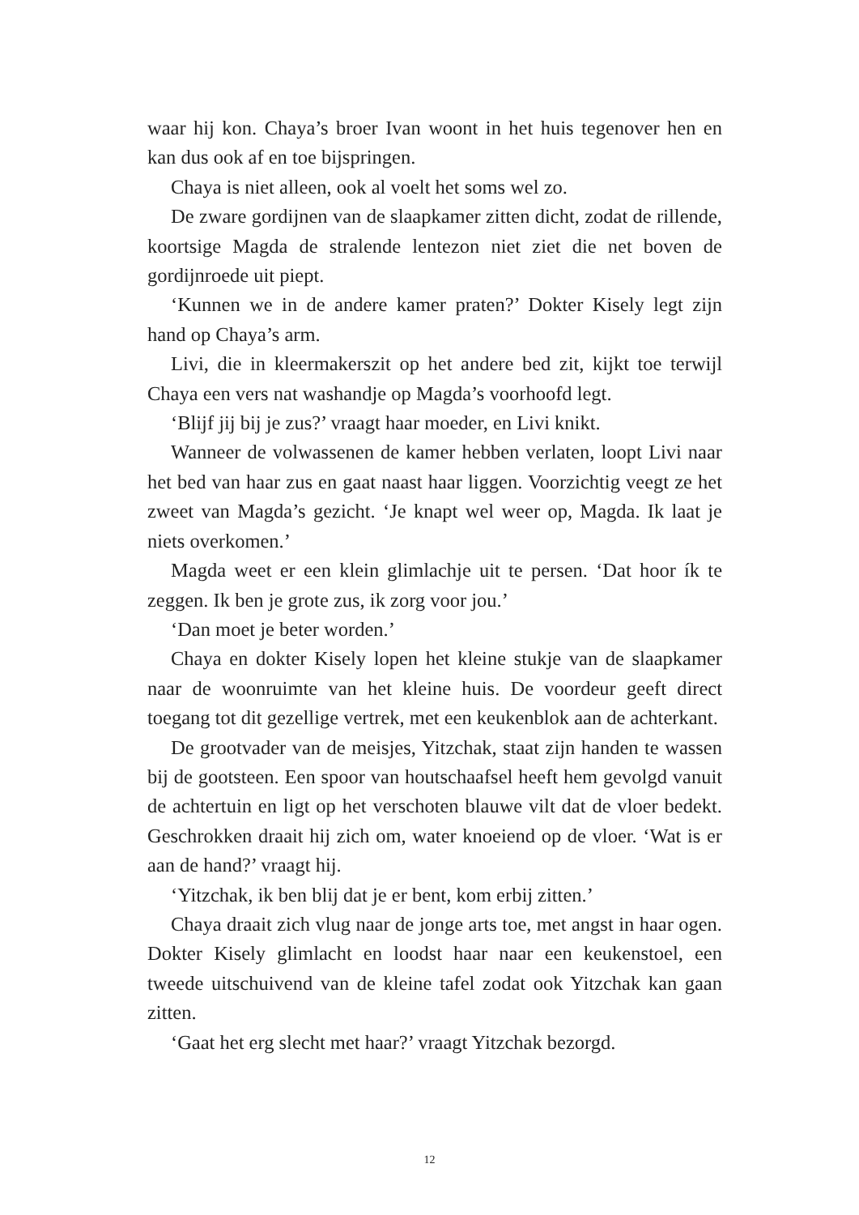waar hij kon. Chaya’s broer Ivan woont in het huis tegenover hen en kan dus ook af en toe bijspringen.
Chaya is niet alleen, ook al voelt het soms wel zo.
De zware gordijnen van de slaapkamer zitten dicht, zodat de rillende, koortsige Magda de stralende lentezon niet ziet die net boven de gordijnroede uit piept.
‘Kunnen we in de andere kamer praten?’ Dokter Kisely legt zijn hand op Chaya’s arm.
Livi, die in kleermakerszit op het andere bed zit, kijkt toe terwijl Chaya een vers nat washandje op Magda’s voorhoofd legt.
‘Blijf jij bij je zus?’ vraagt haar moeder, en Livi knikt.
Wanneer de volwassenen de kamer hebben verlaten, loopt Livi naar het bed van haar zus en gaat naast haar liggen. Voorzichtig veegt ze het zweet van Magda’s gezicht. ‘Je knapt wel weer op, Magda. Ik laat je niets overkomen.’
Magda weet er een klein glimlachje uit te persen. ‘Dat hoor ík te zeggen. Ik ben je grote zus, ik zorg voor jou.’
‘Dan moet je beter worden.’
Chaya en dokter Kisely lopen het kleine stukje van de slaapkamer naar de woonruimte van het kleine huis. De voordeur geeft direct toegang tot dit gezellige vertrek, met een keukenblok aan de achterkant.
De grootvader van de meisjes, Yitzchak, staat zijn handen te wassen bij de gootsteen. Een spoor van houtschaafsel heeft hem gevolgd vanuit de achtertuin en ligt op het verschoten blauwe vilt dat de vloer bedekt. Geschrokken draait hij zich om, water knoeiend op de vloer. ‘Wat is er aan de hand?’ vraagt hij.
‘Yitzchak, ik ben blij dat je er bent, kom erbij zitten.’
Chaya draait zich vlug naar de jonge arts toe, met angst in haar ogen. Dokter Kisely glimlacht en loodst haar naar een keukenstoel, een tweede uitschuivend van de kleine tafel zodat ook Yitzchak kan gaan zitten.
‘Gaat het erg slecht met haar?’ vraagt Yitzchak bezorgd.
12